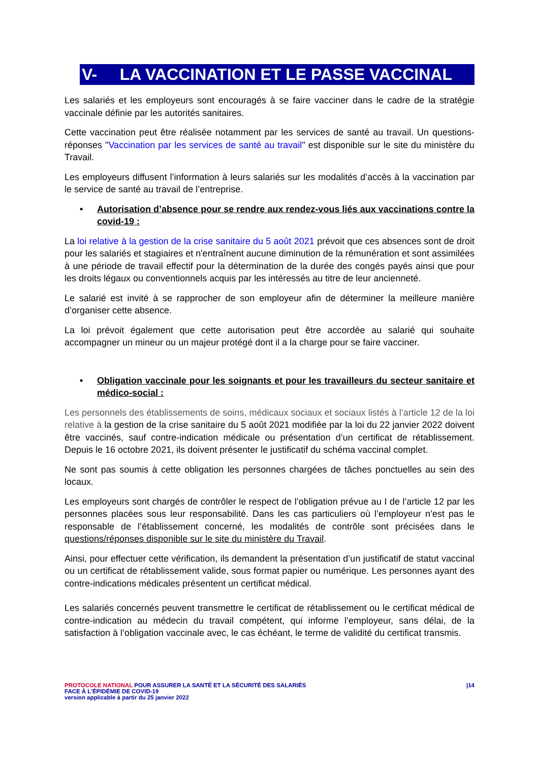V- LA VACCINATION ET LE PASSE VACCINAL
Les salariés et les employeurs sont encouragés à se faire vacciner dans le cadre de la stratégie vaccinale définie par les autorités sanitaires.
Cette vaccination peut être réalisée notamment par les services de santé au travail. Un questions-réponses "Vaccination par les services de santé au travail" est disponible sur le site du ministère du Travail.
Les employeurs diffusent l’information à leurs salariés sur les modalités d’accès à la vaccination par le service de santé au travail de l’entreprise.
• Autorisation d’absence pour se rendre aux rendez-vous liés aux vaccinations contre la covid-19 :
La loi relative à la gestion de la crise sanitaire du 5 août 2021 prévoit que ces absences sont de droit pour les salariés et stagiaires et n'entraînent aucune diminution de la rémunération et sont assimilées à une période de travail effectif pour la détermination de la durée des congés payés ainsi que pour les droits légaux ou conventionnels acquis par les intéressés au titre de leur ancienneté.
Le salarié est invité à se rapprocher de son employeur afin de déterminer la meilleure manière d’organiser cette absence.
La loi prévoit également que cette autorisation peut être accordée au salarié qui souhaite accompagner un mineur ou un majeur protégé dont il a la charge pour se faire vacciner.
• Obligation vaccinale pour les soignants et pour les travailleurs du secteur sanitaire et médico-social :
Les personnels des établissements de soins, médicaux sociaux et sociaux listés à l’article 12 de la loi relative à la gestion de la crise sanitaire du 5 août 2021 modifiée par la loi du 22 janvier 2022 doivent être vaccinés, sauf contre-indication médicale ou présentation d’un certificat de rétablissement. Depuis le 16 octobre 2021, ils doivent présenter le justificatif du schéma vaccinal complet.
Ne sont pas soumis à cette obligation les personnes chargées de tâches ponctuelles au sein des locaux.
Les employeurs sont chargés de contrôler le respect de l’obligation prévue au I de l’article 12 par les personnes placées sous leur responsabilité. Dans les cas particuliers où l’employeur n’est pas le responsable de l’établissement concerné, les modalités de contrôle sont précisées dans le questions/réponses disponible sur le site du ministère du Travail.
Ainsi, pour effectuer cette vérification, ils demandent la présentation d’un justificatif de statut vaccinal ou un certificat de rétablissement valide, sous format papier ou numérique. Les personnes ayant des contre-indications médicales présentent un certificat médical.
Les salariés concernés peuvent transmettre le certificat de rétablissement ou le certificat médical de contre-indication au médecin du travail compétent, qui informe l’employeur, sans délai, de la satisfaction à l’obligation vaccinale avec, le cas échéant, le terme de validité du certificat transmis.
PROTOCOLE NATIONAL POUR ASSURER LA SANTÉ ET LA SÉCURITÉ DES SALARIÉS
FACE À L’ÉPIDÉMIE DE COVID-19
version applicable à partir du 25 janvier 2022
|14